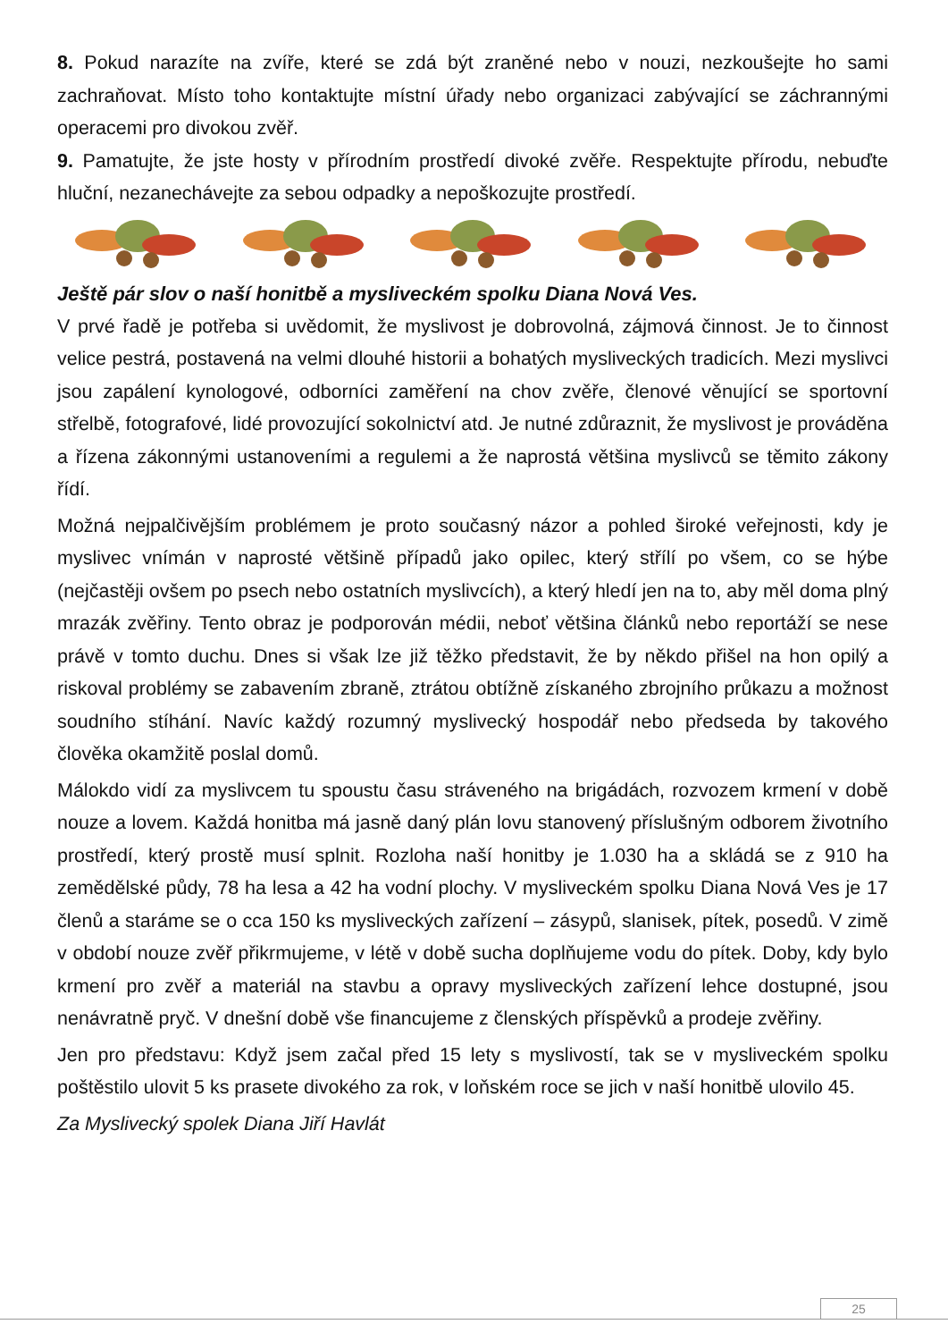8. Pokud narazíte na zvíře, které se zdá být zraněné nebo v nouzi, nezkoušejte ho sami zachraňovat. Místo toho kontaktujte místní úřady nebo organizaci zabývající se záchrannými operacemi pro divokou zvěř.
9. Pamatujte, že jste hosty v přírodním prostředí divoké zvěře. Respektujte přírodu, nebuďte hluční, nezanechávejte za sebou odpadky a nepoškozujte prostředí.
Ještě pár slov o naší honitbě a mysliveckém spolku Diana Nová Ves.
V prvé řadě je potřeba si uvědomit, že myslivost je dobrovolná, zájmová činnost. Je to činnost velice pestrá, postavená na velmi dlouhé historii a bohatých mysliveckých tradicích. Mezi myslivci jsou zapálení kynologové, odborníci zaměření na chov zvěře, členové věnující se sportovní střelbě, fotografové, lidé provozující sokolnictví atd. Je nutné zdůraznit, že myslivost je prováděna a řízena zákonnými ustanoveními a regulemi a že naprostá většina myslivců se těmito zákony řídí.
Možná nejpalčivějším problémem je proto současný názor a pohled široké veřejnosti, kdy je myslivec vnímán v naprosté většině případů jako opilec, který střílí po všem, co se hýbe (nejčastěji ovšem po psech nebo ostatních myslivcích), a který hledí jen na to, aby měl doma plný mrazák zvěřiny. Tento obraz je podporován médii, neboť většina článků nebo reportáží se nese právě v tomto duchu. Dnes si však lze již těžko představit, že by někdo přišel na hon opilý a riskoval problémy se zabavením zbraně, ztrátou obtížně získaného zbrojního průkazu a možnost soudního stíhání. Navíc každý rozumný myslivecký hospodář nebo předseda by takového člověka okamžitě poslal domů.
Málokdo vidí za myslivcem tu spoustu času stráveného na brigádách, rozvozem krmení v době nouze a lovem. Každá honitba má jasně daný plán lovu stanovený příslušným odborem životního prostředí, který prostě musí splnit. Rozloha naší honitby je 1.030 ha a skládá se z 910 ha zemědělské půdy, 78 ha lesa a 42 ha vodní plochy. V mysliveckém spolku Diana Nová Ves je 17 členů a staráme se o cca 150 ks mysliveckých zařízení – zásypů, slanisek, pítek, posedů. V zimě v období nouze zvěř přikrmujeme, v létě v době sucha doplňujeme vodu do pítek. Doby, kdy bylo krmení pro zvěř a materiál na stavbu a opravy mysliveckých zařízení lehce dostupné, jsou nenávratně pryč. V dnešní době vše financujeme z členských příspěvků a prodeje zvěřiny.
Jen pro představu: Když jsem začal před 15 lety s myslivostí, tak se v mysliveckém spolku poštěstilo ulovit 5 ks prasete divokého za rok, v loňském roce se jich v naší honitbě ulovilo 45.
Za Myslivecký spolek Diana Jiří Havlát
25